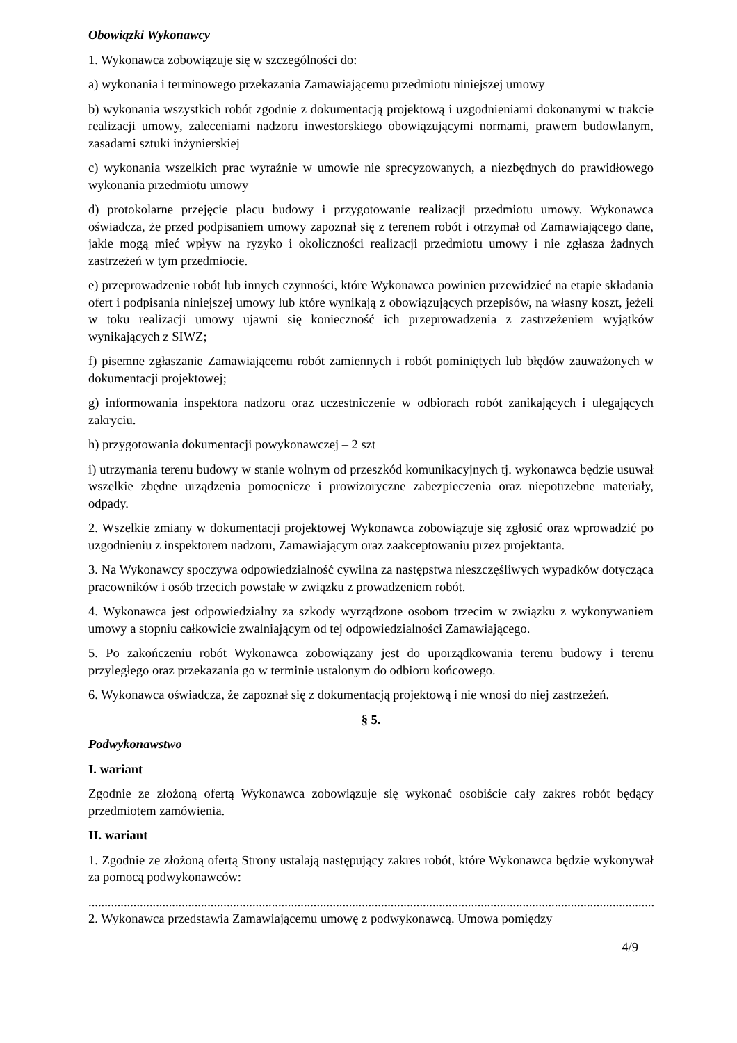Obowiązki Wykonawcy
1. Wykonawca zobowiązuje się w szczególności do:
a) wykonania i terminowego przekazania Zamawiającemu przedmiotu niniejszej umowy
b) wykonania wszystkich robót zgodnie z dokumentacją projektową i uzgodnieniami dokonanymi w trakcie realizacji umowy, zaleceniami nadzoru inwestorskiego obowiązującymi normami, prawem budowlanym, zasadami sztuki inżynierskiej
c) wykonania wszelkich prac wyraźnie w umowie nie sprecyzowanych, a niezbędnych do prawidłowego wykonania przedmiotu umowy
d) protokolarne przejęcie placu budowy i przygotowanie realizacji przedmiotu umowy. Wykonawca oświadcza, że przed podpisaniem umowy zapoznał się z terenem robót i otrzymał od Zamawiającego dane, jakie mogą mieć wpływ na ryzyko i okoliczności realizacji przedmiotu umowy i nie zgłasza żadnych zastrzeżeń w tym przedmiocie.
e) przeprowadzenie robót lub innych czynności, które Wykonawca powinien przewidzieć na etapie składania ofert i podpisania niniejszej umowy lub które wynikają z obowiązujących przepisów, na własny koszt, jeżeli w toku realizacji umowy ujawni się konieczność ich przeprowadzenia z zastrzeżeniem wyjątków wynikających z SIWZ;
f) pisemne zgłaszanie Zamawiającemu robót zamiennych i robót pominiętych lub błędów zauważonych w dokumentacji projektowej;
g) informowania inspektora nadzoru oraz uczestniczenie w odbiorach robót zanikających i ulegających zakryciu.
h) przygotowania dokumentacji powykonawczej – 2 szt
i) utrzymania terenu budowy w stanie wolnym od przeszkód komunikacyjnych tj. wykonawca będzie usuwał wszelkie zbędne urządzenia pomocnicze i prowizoryczne zabezpieczenia oraz niepotrzebne materiały, odpady.
2. Wszelkie zmiany w dokumentacji projektowej Wykonawca zobowiązuje się zgłosić oraz wprowadzić po uzgodnieniu z inspektorem nadzoru, Zamawiającym oraz zaakceptowaniu przez projektanta.
3. Na Wykonawcy spoczywa odpowiedzialność cywilna za następstwa nieszczęśliwych wypadków dotycząca pracowników i osób trzecich powstałe w związku z prowadzeniem robót.
4. Wykonawca jest odpowiedzialny za szkody wyrządzone osobom trzecim w związku z wykonywaniem umowy a stopniu całkowicie zwalniającym od tej odpowiedzialności Zamawiającego.
5. Po zakończeniu robót Wykonawca zobowiązany jest do uporządkowania terenu budowy i terenu przyległego oraz przekazania go w terminie ustalonym do odbioru końcowego.
6. Wykonawca oświadcza, że zapoznał się z dokumentacją projektową i nie wnosi do niej zastrzeżeń.
§ 5.
Podwykonawstwo
I. wariant
Zgodnie ze złożoną ofertą Wykonawca zobowiązuje się wykonać osobiście cały zakres robót będący przedmiotem zamówienia.
II. wariant
1. Zgodnie ze złożoną ofertą Strony ustalają następujący zakres robót, które Wykonawca będzie wykonywał za pomocą podwykonawców:
....................................................................................................................................................................................
2. Wykonawca przedstawia Zamawiającemu umowę z podwykonawcą. Umowa pomiędzy
4/9